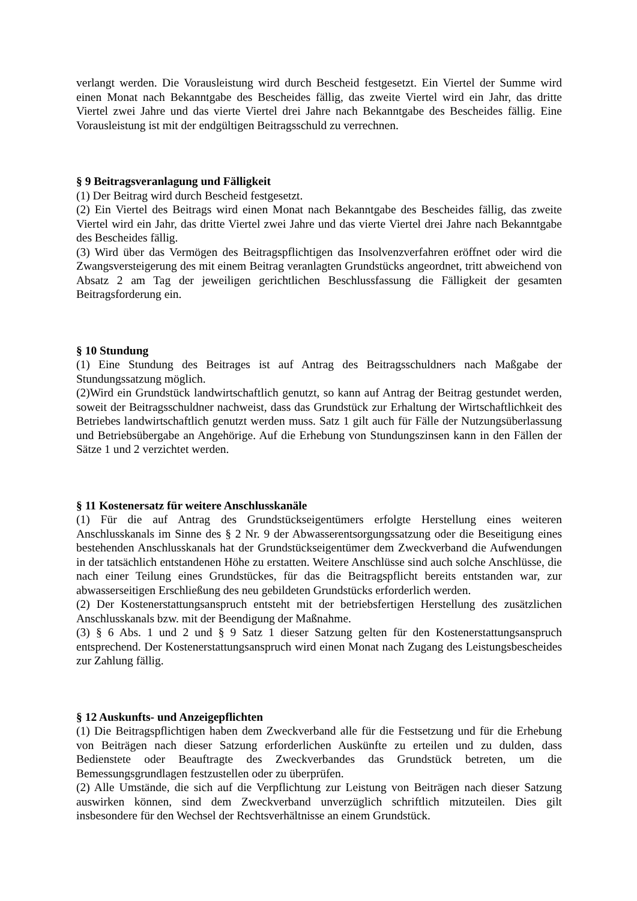verlangt werden. Die Vorausleistung wird durch Bescheid festgesetzt. Ein Viertel der Summe wird einen Monat nach Bekanntgabe des Bescheides fällig, das zweite Viertel wird ein Jahr, das dritte Viertel zwei Jahre und das vierte Viertel drei Jahre nach Bekanntgabe des Bescheides fällig. Eine Vorausleistung ist mit der endgültigen Beitragsschuld zu verrechnen.
§ 9 Beitragsveranlagung und Fälligkeit
(1) Der Beitrag wird durch Bescheid festgesetzt.
(2) Ein Viertel des Beitrags wird einen Monat nach Bekanntgabe des Bescheides fällig, das zweite Viertel wird ein Jahr, das dritte Viertel zwei Jahre und das vierte Viertel drei Jahre nach Bekanntgabe des Bescheides fällig.
(3) Wird über das Vermögen des Beitragspflichtigen das Insolvenzverfahren eröffnet oder wird die Zwangsversteigerung des mit einem Beitrag veranlagten Grundstücks angeordnet, tritt abweichend von Absatz 2 am Tag der jeweiligen gerichtlichen Beschlussfassung die Fälligkeit der gesamten Beitragsforderung ein.
§ 10 Stundung
(1) Eine Stundung des Beitrages ist auf Antrag des Beitragsschuldners nach Maßgabe der Stundungssatzung möglich.
(2)Wird ein Grundstück landwirtschaftlich genutzt, so kann auf Antrag der Beitrag gestundet werden, soweit der Beitragsschuldner nachweist, dass das Grundstück zur Erhaltung der Wirtschaftlichkeit des Betriebes landwirtschaftlich genutzt werden muss. Satz 1 gilt auch für Fälle der Nutzungsüberlassung und Betriebsübergabe an Angehörige. Auf die Erhebung von Stundungszinsen kann in den Fällen der Sätze 1 und 2 verzichtet werden.
§ 11 Kostenersatz für weitere Anschlusskanäle
(1) Für die auf Antrag des Grundstückseigentümers erfolgte Herstellung eines weiteren Anschlusskanals im Sinne des § 2 Nr. 9 der Abwasserentsorgungssatzung oder die Beseitigung eines bestehenden Anschlusskanals hat der Grundstückseigentümer dem Zweckverband die Aufwendungen in der tatsächlich entstandenen Höhe zu erstatten. Weitere Anschlüsse sind auch solche Anschlüsse, die nach einer Teilung eines Grundstückes, für das die Beitragspflicht bereits entstanden war, zur abwasserseitigen Erschließung des neu gebildeten Grundstücks erforderlich werden.
(2) Der Kostenerstattungsanspruch entsteht mit der betriebsfertigen Herstellung des zusätzlichen Anschlusskanals bzw. mit der Beendigung der Maßnahme.
(3) § 6 Abs. 1 und 2 und § 9 Satz 1 dieser Satzung gelten für den Kostenerstattungsanspruch entsprechend. Der Kostenerstattungsanspruch wird einen Monat nach Zugang des Leistungsbescheides zur Zahlung fällig.
§ 12 Auskunfts- und Anzeigepflichten
(1) Die Beitragspflichtigen haben dem Zweckverband alle für die Festsetzung und für die Erhebung von Beiträgen nach dieser Satzung erforderlichen Auskünfte zu erteilen und zu dulden, dass Bedienstete oder Beauftragte des Zweckverbandes das Grundstück betreten, um die Bemessungsgrundlagen festzustellen oder zu überprüfen.
(2) Alle Umstände, die sich auf die Verpflichtung zur Leistung von Beiträgen nach dieser Satzung auswirken können, sind dem Zweckverband unverzüglich schriftlich mitzuteilen. Dies gilt insbesondere für den Wechsel der Rechtsverhältnisse an einem Grundstück.